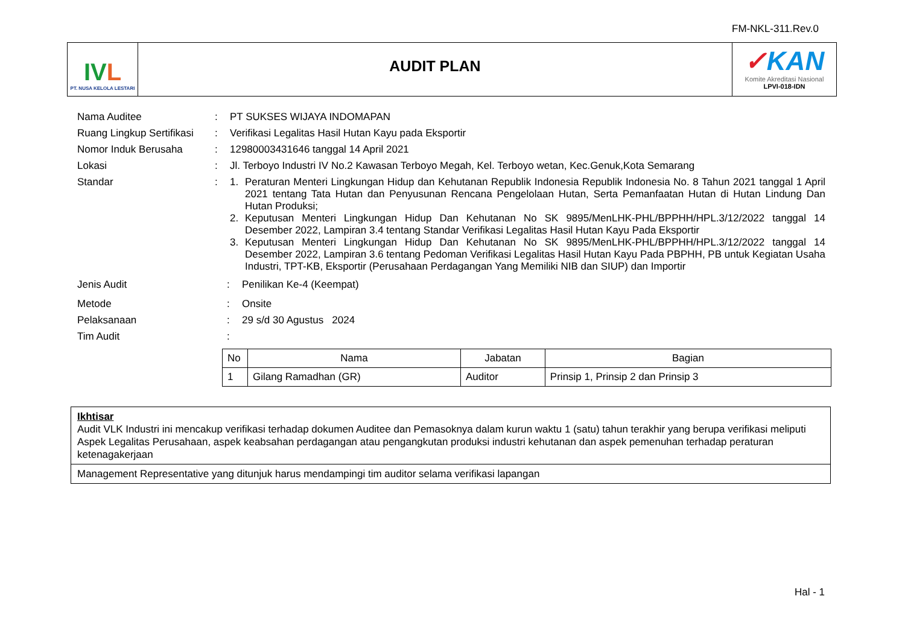FM-NKL-311.Rev.0
IVL
PT. NUSA KELOLA LESTARI
AUDIT PLAN
✓KAN
Komite Akreditasi Nasional
LPVI-018-IDN
Nama Auditee : PT SUKSES WIJAYA INDOMAPAN
Ruang Lingkup Sertifikasi
: Verifikasi Legalitas Hasil Hutan Kayu pada Eksportir
Nomor Induk Berusaha : 12980003431646 tanggal 14 April 2021
Lokasi : Jl. Terboyo Industri IV No.2 Kawasan Terboyo Megah, Kel. Terboyo wetan, Kec.Genuk,Kota Semarang
Standar : 1. Peraturan Menteri Lingkungan Hidup dan Kehutanan Republik Indonesia Republik Indonesia No. 8 Tahun 2021 tanggal 1 April 2021 tentang Tata Hutan dan Penyusunan Rencana Pengelolaan Hutan, Serta Pemanfaatan Hutan di Hutan Lindung Dan Hutan Produksi;
2. Keputusan Menteri Lingkungan Hidup Dan Kehutanan No SK 9895/MenLHK-PHL/BPPHH/HPL.3/12/2022 tanggal 14 Desember 2022, Lampiran 3.4 tentang Standar Verifikasi Legalitas Hasil Hutan Kayu Pada Eksportir
3. Keputusan Menteri Lingkungan Hidup Dan Kehutanan No SK 9895/MenLHK-PHL/BPPHH/HPL.3/12/2022 tanggal 14 Desember 2022, Lampiran 3.6 tentang Pedoman Verifikasi Legalitas Hasil Hutan Kayu Pada PBPHH, PB untuk Kegiatan Usaha Industri, TPT-KB, Eksportir (Perusahaan Perdagangan Yang Memiliki NIB dan SIUP) dan Importir
Jenis Audit : Penilikan Ke-4 (Keempat)
Metode : Onsite
Pelaksanaan : 29 s/d 30 Agustus 2024
Tim Audit :
| No | Nama | Jabatan | Bagian |
| --- | --- | --- | --- |
| 1 | Gilang Ramadhan (GR) | Auditor | Prinsip 1, Prinsip 2 dan Prinsip 3 |
Ikhtisar
Audit VLK Industri ini mencakup verifikasi terhadap dokumen Auditee dan Pemasoknya dalam kurun waktu 1 (satu) tahun terakhir yang berupa verifikasi meliputi Aspek Legalitas Perusahaan, aspek keabsahan perdagangan atau pengangkutan produksi industri kehutanan dan aspek pemenuhan terhadap peraturan ketenagakerjaan
Management Representative yang ditunjuk harus mendampingi tim auditor selama verifikasi lapangan
Hal - 1